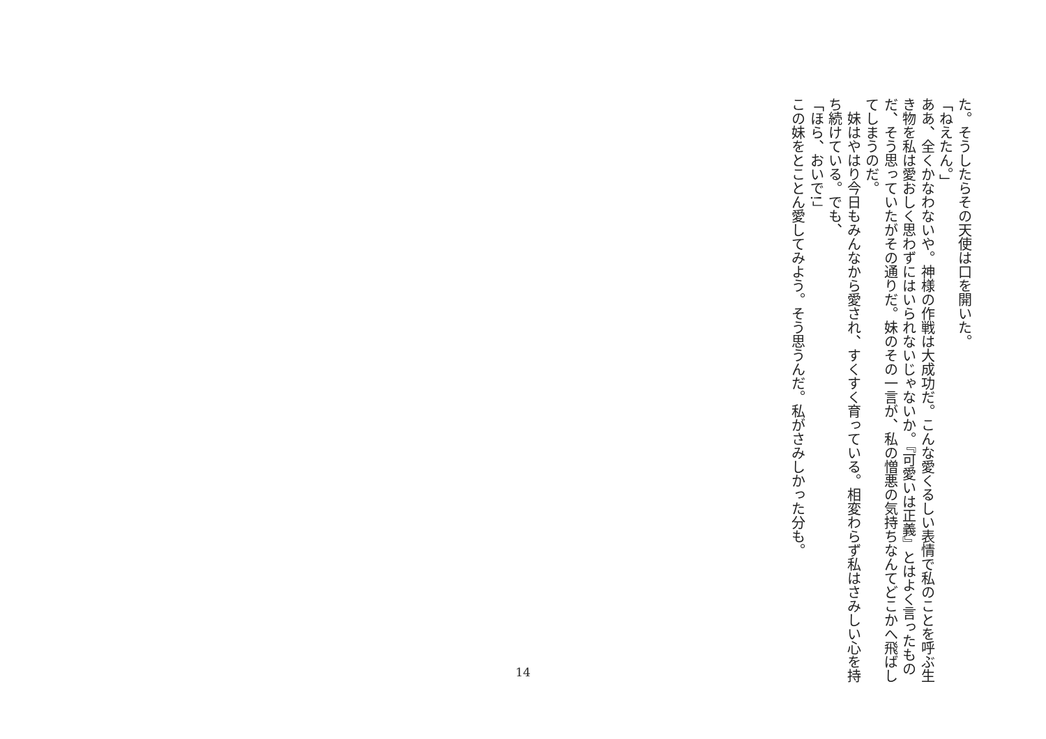た。そうしたらその天使は口を開いた。
「ねえたん。」
ああ、全くかなわないや。神様の作戦は大成功だ。こんな愛くるしい表情で私のことを呼ぶ生き物を私は愛おしく思わずにはいられないじゃないか。『可愛いは正義』とはよく言ったものだ、そう思っていたがその通りだ。妹のその一言が、私の憎悪の気持ちなんてどこかへ飛ばしてしまうのだ。
　妹はやはり今日もみんなから愛され、すくすく育っている。相変わらず私はさみしい心を持ち続けている。でも、
「ほら、おいで!」
この妹をとことん愛してみよう。そう思うんだ。私がさみしかった分も。
14